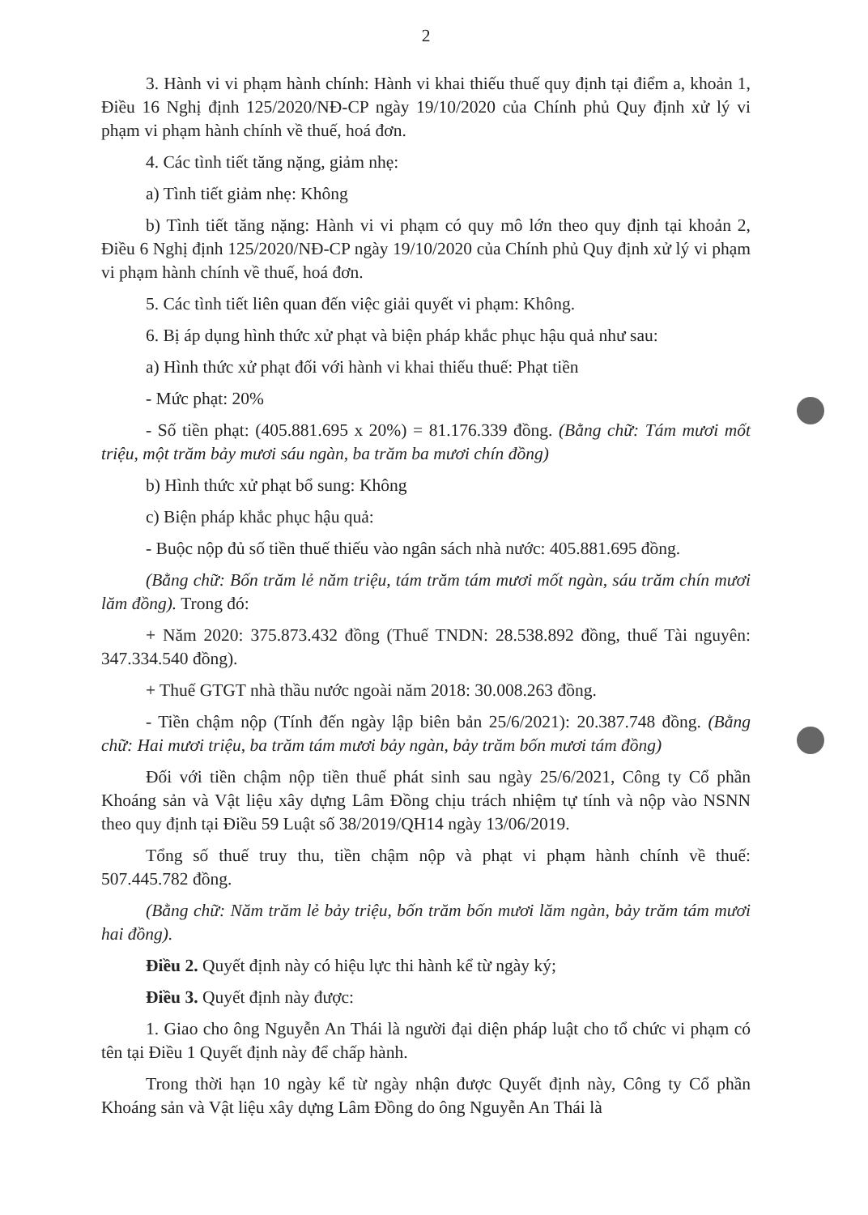2
3. Hành vi vi phạm hành chính: Hành vi khai thiếu thuế quy định tại điểm a, khoản 1, Điều 16 Nghị định 125/2020/NĐ-CP ngày 19/10/2020 của Chính phủ Quy định xử lý vi phạm vi phạm hành chính về thuế, hoá đơn.
4. Các tình tiết tăng nặng, giảm nhẹ:
a) Tình tiết giảm nhẹ: Không
b) Tình tiết tăng nặng: Hành vi vi phạm có quy mô lớn theo quy định tại khoản 2, Điều 6 Nghị định 125/2020/NĐ-CP ngày 19/10/2020 của Chính phủ Quy định xử lý vi phạm vi phạm hành chính về thuế, hoá đơn.
5. Các tình tiết liên quan đến việc giải quyết vi phạm: Không.
6. Bị áp dụng hình thức xử phạt và biện pháp khắc phục hậu quả như sau:
a) Hình thức xử phạt đối với hành vi khai thiếu thuế: Phạt tiền
- Mức phạt: 20%
- Số tiền phạt: (405.881.695 x 20%) = 81.176.339 đồng. (Bằng chữ: Tám mươi mốt triệu, một trăm bảy mươi sáu ngàn, ba trăm ba mươi chín đồng)
b) Hình thức xử phạt bổ sung: Không
c) Biện pháp khắc phục hậu quả:
- Buộc nộp đủ số tiền thuế thiếu vào ngân sách nhà nước: 405.881.695 đồng.
(Bằng chữ: Bốn trăm lẻ năm triệu, tám trăm tám mươi mốt ngàn, sáu trăm chín mươi lăm đồng). Trong đó:
+ Năm 2020: 375.873.432 đồng (Thuế TNDN: 28.538.892 đồng, thuế Tài nguyên: 347.334.540 đồng).
+ Thuế GTGT nhà thầu nước ngoài năm 2018: 30.008.263 đồng.
- Tiền chậm nộp (Tính đến ngày lập biên bản 25/6/2021): 20.387.748 đồng. (Bằng chữ: Hai mươi triệu, ba trăm tám mươi bảy ngàn, bảy trăm bốn mươi tám đồng)
Đối với tiền chậm nộp tiền thuế phát sinh sau ngày 25/6/2021, Công ty Cổ phần Khoáng sản và Vật liệu xây dựng Lâm Đồng chịu trách nhiệm tự tính và nộp vào NSNN theo quy định tại Điều 59 Luật số 38/2019/QH14 ngày 13/06/2019.
Tổng số thuế truy thu, tiền chậm nộp và phạt vi phạm hành chính về thuế: 507.445.782 đồng.
(Bằng chữ: Năm trăm lẻ bảy triệu, bốn trăm bốn mươi lăm ngàn, bảy trăm tám mươi hai đồng).
Điều 2. Quyết định này có hiệu lực thi hành kể từ ngày ký;
Điều 3. Quyết định này được:
1. Giao cho ông Nguyễn An Thái là người đại diện pháp luật cho tổ chức vi phạm có tên tại Điều 1 Quyết định này để chấp hành.
Trong thời hạn 10 ngày kể từ ngày nhận được Quyết định này, Công ty Cổ phần Khoáng sản và Vật liệu xây dựng Lâm Đồng do ông Nguyễn An Thái là